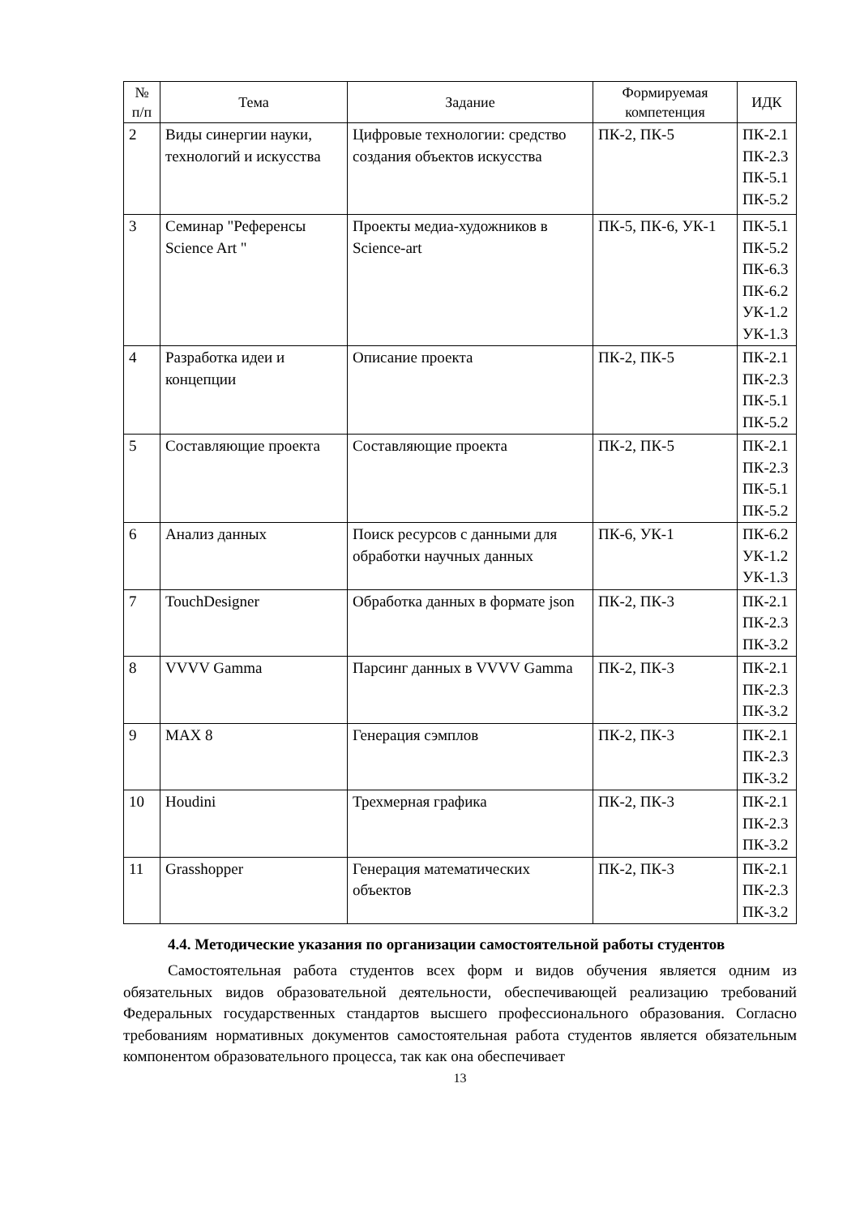| № п/п | Тема | Задание | Формируемая компетенция | ИДК |
| --- | --- | --- | --- | --- |
| 2 | Виды синергии науки, технологий и искусства | Цифровые технологии: средство создания объектов искусства | ПК-2, ПК-5 | ПК-2.1 ПК-2.3 ПК-5.1 ПК-5.2 |
| 3 | Семинар "Референсы Science Art " | Проекты медиа-художников в Science-art | ПК-5, ПК-6, УК-1 | ПК-5.1 ПК-5.2 ПК-6.3 ПК-6.2 УК-1.2 УК-1.3 |
| 4 | Разработка идеи и концепции | Описание проекта | ПК-2, ПК-5 | ПК-2.1 ПК-2.3 ПК-5.1 ПК-5.2 |
| 5 | Составляющие проекта | Составляющие проекта | ПК-2, ПК-5 | ПК-2.1 ПК-2.3 ПК-5.1 ПК-5.2 |
| 6 | Анализ данных | Поиск ресурсов с данными для обработки научных данных | ПК-6, УК-1 | ПК-6.2 УК-1.2 УК-1.3 |
| 7 | TouchDesigner | Обработка данных в формате json | ПК-2, ПК-3 | ПК-2.1 ПК-2.3 ПК-3.2 |
| 8 | VVVV Gamma | Парсинг данных в VVVV Gamma | ПК-2, ПК-3 | ПК-2.1 ПК-2.3 ПК-3.2 |
| 9 | MAX 8 | Генерация сэмплов | ПК-2, ПК-3 | ПК-2.1 ПК-2.3 ПК-3.2 |
| 10 | Houdini | Трехмерная графика | ПК-2, ПК-3 | ПК-2.1 ПК-2.3 ПК-3.2 |
| 11 | Grasshopper | Генерация математических объектов | ПК-2, ПК-3 | ПК-2.1 ПК-2.3 ПК-3.2 |
4.4. Методические указания по организации самостоятельной работы студентов
Самостоятельная работа студентов всех форм и видов обучения является одним из обязательных видов образовательной деятельности, обеспечивающей реализацию требований Федеральных государственных стандартов высшего профессионального образования. Согласно требованиям нормативных документов самостоятельная работа студентов является обязательным компонентом образовательного процесса, так как она обеспечивает
13